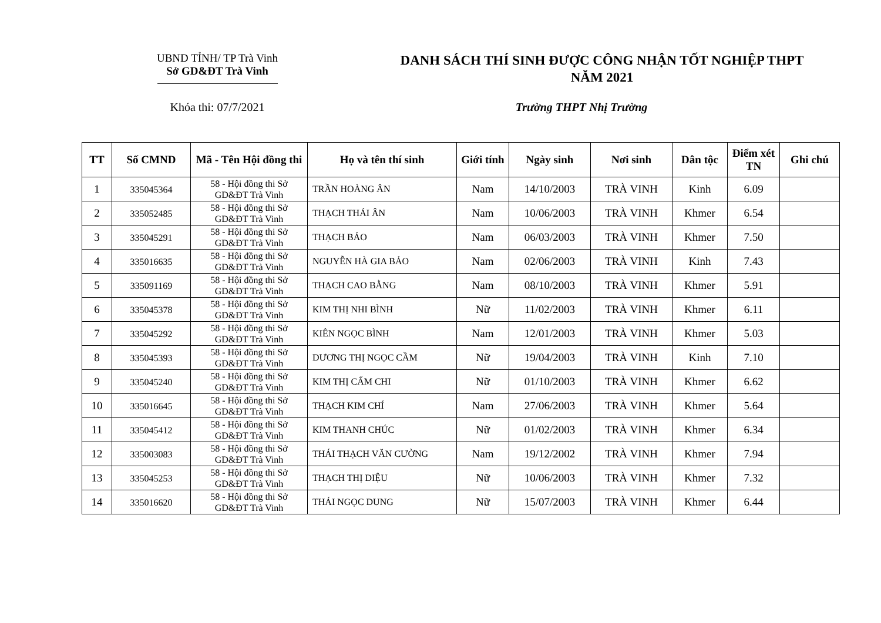UBND TỈNH/ TP Trà Vinh
Sở GD&ĐT Trà Vinh
DANH SÁCH THÍ SINH ĐƯỢC CÔNG NHẬN TỐT NGHIỆP THPT
NĂM 2021
Khóa thi: 07/7/2021 Trường THPT Nhị Trường
| TT | Số CMND | Mã - Tên Hội đồng thi | Họ và tên thí sinh | Giới tính | Ngày sinh | Nơi sinh | Dân tộc | Điểm xét TN | Ghi chú |
| --- | --- | --- | --- | --- | --- | --- | --- | --- | --- |
| 1 | 335045364 | 58 - Hội đồng thi Sở GD&ĐT Trà Vinh | TRẦN HOÀNG ÂN | Nam | 14/10/2003 | TRÀ VINH | Kinh | 6.09 | |
| 2 | 335052485 | 58 - Hội đồng thi Sở GD&ĐT Trà Vinh | THẠCH THÁI ÂN | Nam | 10/06/2003 | TRÀ VINH | Khmer | 6.54 | |
| 3 | 335045291 | 58 - Hội đồng thi Sở GD&ĐT Trà Vinh | THẠCH BẢO | Nam | 06/03/2003 | TRÀ VINH | Khmer | 7.50 | |
| 4 | 335016635 | 58 - Hội đồng thi Sở GD&ĐT Trà Vinh | NGUYỄN HÀ GIA BẢO | Nam | 02/06/2003 | TRÀ VINH | Kinh | 7.43 | |
| 5 | 335091169 | 58 - Hội đồng thi Sở GD&ĐT Trà Vinh | THẠCH CAO BẰNG | Nam | 08/10/2003 | TRÀ VINH | Khmer | 5.91 | |
| 6 | 335045378 | 58 - Hội đồng thi Sở GD&ĐT Trà Vinh | KIM THỊ NHI BÌNH | Nữ | 11/02/2003 | TRÀ VINH | Khmer | 6.11 | |
| 7 | 335045292 | 58 - Hội đồng thi Sở GD&ĐT Trà Vinh | KIÊN NGỌC BÌNH | Nam | 12/01/2003 | TRÀ VINH | Khmer | 5.03 | |
| 8 | 335045393 | 58 - Hội đồng thi Sở GD&ĐT Trà Vinh | DƯƠNG THỊ NGỌC CẦM | Nữ | 19/04/2003 | TRÀ VINH | Kinh | 7.10 | |
| 9 | 335045240 | 58 - Hội đồng thi Sở GD&ĐT Trà Vinh | KIM THỊ CẨM CHI | Nữ | 01/10/2003 | TRÀ VINH | Khmer | 6.62 | |
| 10 | 335016645 | 58 - Hội đồng thi Sở GD&ĐT Trà Vinh | THẠCH KIM CHÍ | Nam | 27/06/2003 | TRÀ VINH | Khmer | 5.64 | |
| 11 | 335045412 | 58 - Hội đồng thi Sở GD&ĐT Trà Vinh | KIM THANH CHÚC | Nữ | 01/02/2003 | TRÀ VINH | Khmer | 6.34 | |
| 12 | 335003083 | 58 - Hội đồng thi Sở GD&ĐT Trà Vinh | THÁI THẠCH VĂN CƯỜNG | Nam | 19/12/2002 | TRÀ VINH | Khmer | 7.94 | |
| 13 | 335045253 | 58 - Hội đồng thi Sở GD&ĐT Trà Vinh | THẠCH THỊ DIỆU | Nữ | 10/06/2003 | TRÀ VINH | Khmer | 7.32 | |
| 14 | 335016620 | 58 - Hội đồng thi Sở GD&ĐT Trà Vinh | THÁI NGỌC DUNG | Nữ | 15/07/2003 | TRÀ VINH | Khmer | 6.44 | |